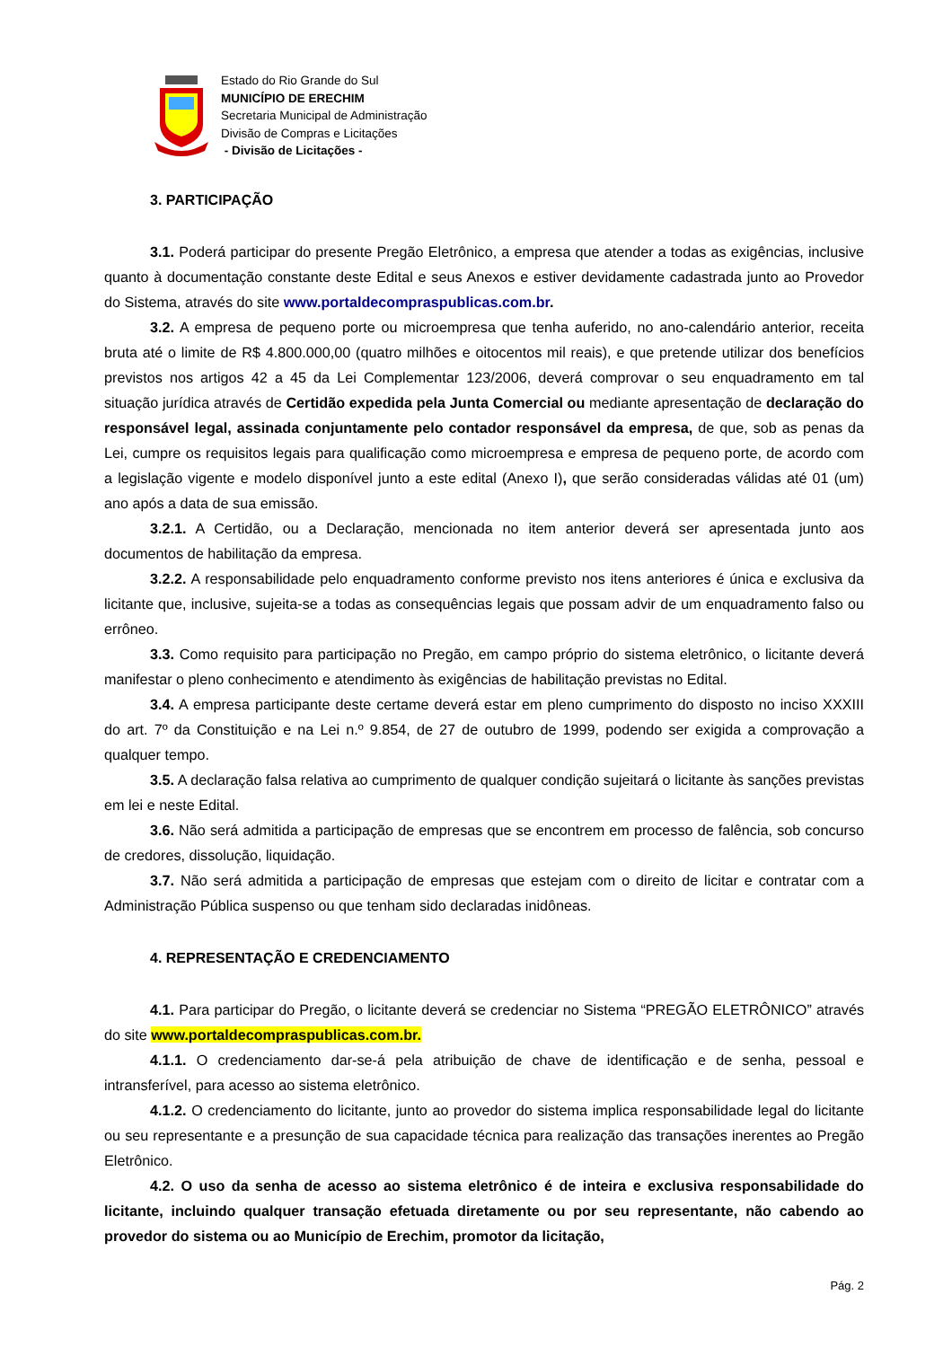Estado do Rio Grande do Sul
MUNICÍPIO DE ERECHIM
Secretaria Municipal de Administração
Divisão de Compras e Licitações
- Divisão de Licitações -
3. PARTICIPAÇÃO
3.1. Poderá participar do presente Pregão Eletrônico, a empresa que atender a todas as exigências, inclusive quanto à documentação constante deste Edital e seus Anexos e estiver devidamente cadastrada junto ao Provedor do Sistema, através do site www.portaldecompraspublicas.com.br.
3.2. A empresa de pequeno porte ou microempresa que tenha auferido, no ano-calendário anterior, receita bruta até o limite de R$ 4.800.000,00 (quatro milhões e oitocentos mil reais), e que pretende utilizar dos benefícios previstos nos artigos 42 a 45 da Lei Complementar 123/2006, deverá comprovar o seu enquadramento em tal situação jurídica através de Certidão expedida pela Junta Comercial ou mediante apresentação de declaração do responsável legal, assinada conjuntamente pelo contador responsável da empresa, de que, sob as penas da Lei, cumpre os requisitos legais para qualificação como microempresa e empresa de pequeno porte, de acordo com a legislação vigente e modelo disponível junto a este edital (Anexo I), que serão consideradas válidas até 01 (um) ano após a data de sua emissão.
3.2.1. A Certidão, ou a Declaração, mencionada no item anterior deverá ser apresentada junto aos documentos de habilitação da empresa.
3.2.2. A responsabilidade pelo enquadramento conforme previsto nos itens anteriores é única e exclusiva da licitante que, inclusive, sujeita-se a todas as consequências legais que possam advir de um enquadramento falso ou errôneo.
3.3. Como requisito para participação no Pregão, em campo próprio do sistema eletrônico, o licitante deverá manifestar o pleno conhecimento e atendimento às exigências de habilitação previstas no Edital.
3.4. A empresa participante deste certame deverá estar em pleno cumprimento do disposto no inciso XXXIII do art. 7º da Constituição e na Lei n.º 9.854, de 27 de outubro de 1999, podendo ser exigida a comprovação a qualquer tempo.
3.5. A declaração falsa relativa ao cumprimento de qualquer condição sujeitará o licitante às sanções previstas em lei e neste Edital.
3.6. Não será admitida a participação de empresas que se encontrem em processo de falência, sob concurso de credores, dissolução, liquidação.
3.7. Não será admitida a participação de empresas que estejam com o direito de licitar e contratar com a Administração Pública suspenso ou que tenham sido declaradas inidôneas.
4. REPRESENTAÇÃO E CREDENCIAMENTO
4.1. Para participar do Pregão, o licitante deverá se credenciar no Sistema “PREGÃO ELETRÔNICO” através do site www.portaldecompraspublicas.com.br.
4.1.1. O credenciamento dar-se-á pela atribuição de chave de identificação e de senha, pessoal e intransferível, para acesso ao sistema eletrônico.
4.1.2. O credenciamento do licitante, junto ao provedor do sistema implica responsabilidade legal do licitante ou seu representante e a presunção de sua capacidade técnica para realização das transações inerentes ao Pregão Eletrônico.
4.2. O uso da senha de acesso ao sistema eletrônico é de inteira e exclusiva responsabilidade do licitante, incluindo qualquer transação efetuada diretamente ou por seu representante, não cabendo ao provedor do sistema ou ao Município de Erechim, promotor da licitação,
Pág. 2